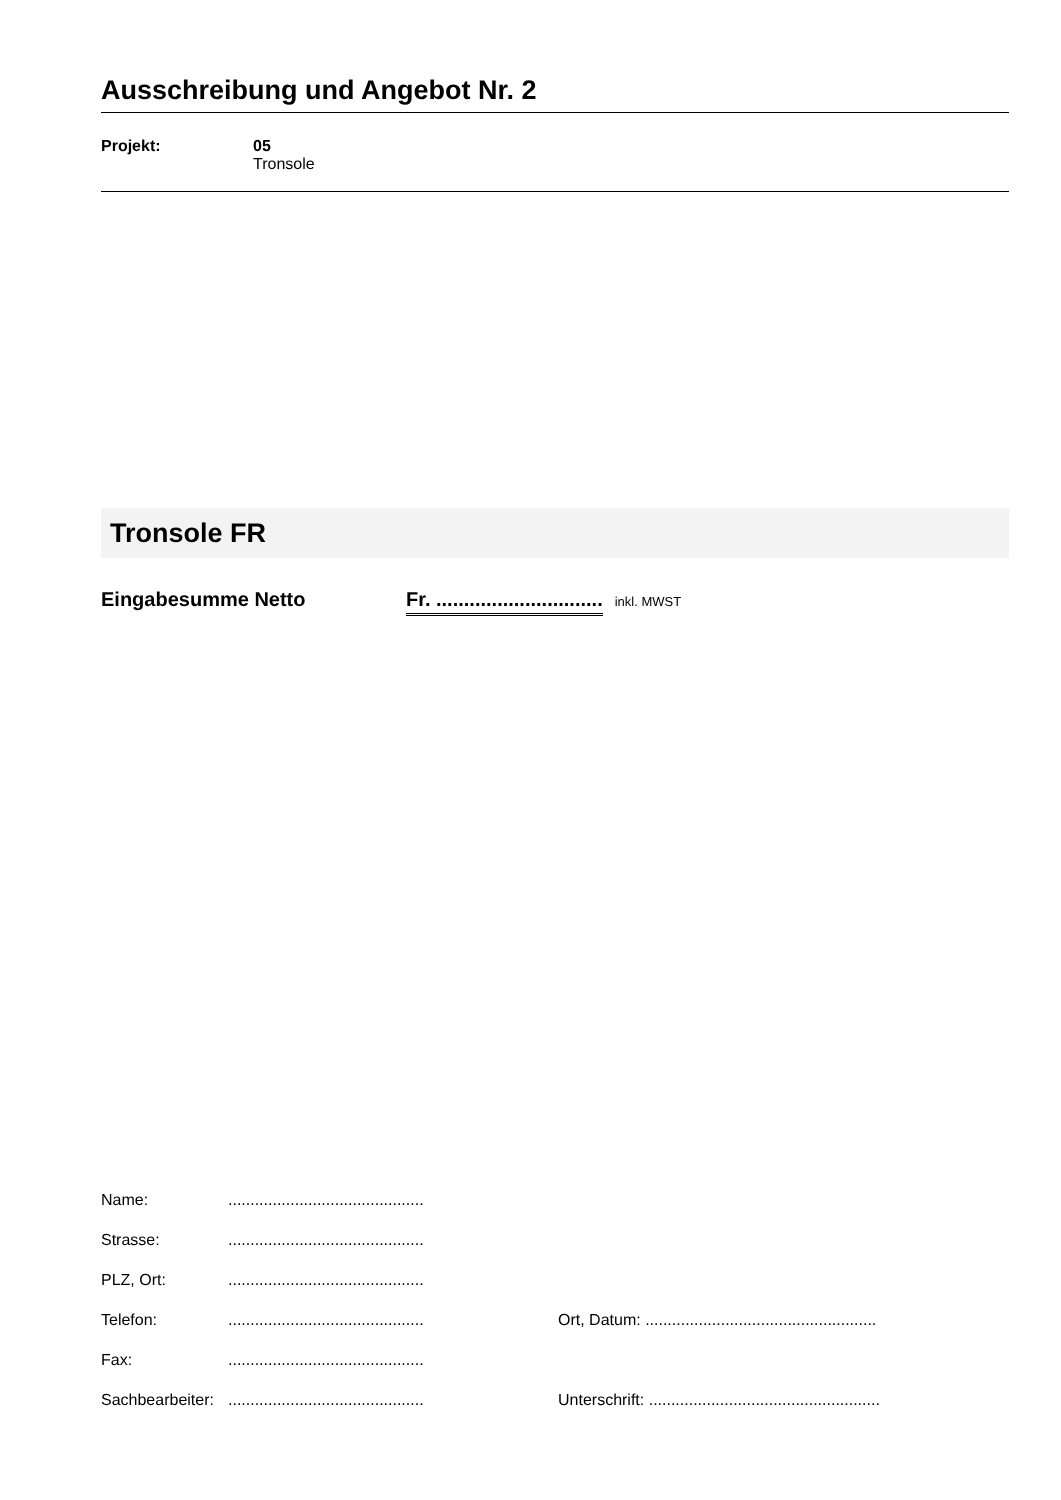Ausschreibung und Angebot Nr. 2
Projekt: 05
Tronsole
Tronsole FR
Eingabesumme Netto Fr. ..............................
inkl. MWST
Name: ............................................
Strasse: ............................................
PLZ, Ort: ............................................
Telefon: ............................................
Ort, Datum: ....................................................
Fax: ............................................
Sachbearbeiter:
............................................
Unterschrift: ....................................................